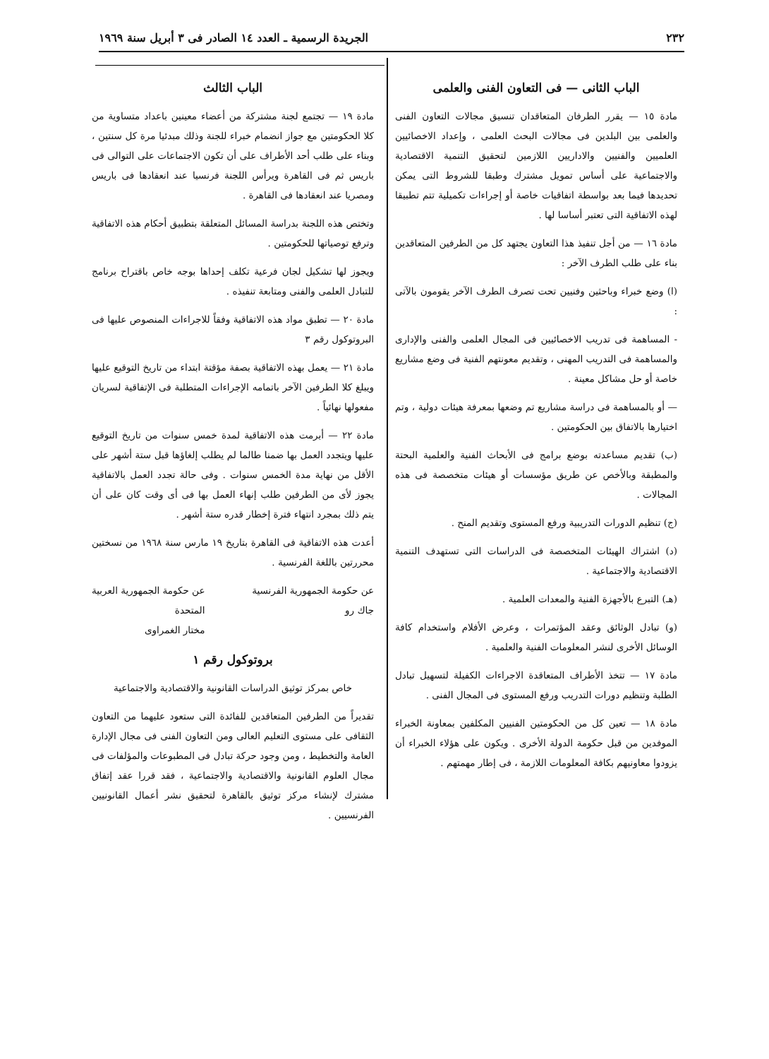٢٣٢ الجريدة الرسمية ـ العدد ١٤ الصادر فى ٣ أبريل سنة ١٩٦٩
الباب الثانى — فى التعاون الفنى والعلمى
مادة ١٥ — يقرر الطرفان المتعاقدان تنسيق مجالات التعاون الفنى والعلمى بين البلدين فى مجالات البحث العلمى ، وإعداد الاخصائيين العلميين والفنيين والاداريين اللازمين لتحقيق التنمية الاقتصادية والاجتماعية على أساس تمويل مشترك وطبقا للشروط التى يمكن تحديدها فيما بعد بواسطة اتفاقيات خاصة أو إجراءات تكميلية تتم تطبيقا لهذه الاتفاقية التى تعتبر أساسا لها .
مادة ١٦ — من أجل تنفيذ هذا التعاون يجتهد كل من الطرفين المتعاقدين بناء على طلب الطرف الآخر :
(ا) وضع خبراء وباحثين وفنيين تحت تصرف الطرف الآخر يقومون بالآتى :
- المساهمة فى تدريب الاخصائيين فى المجال العلمى والفنى والإدارى والمساهمة فى التدريب المهنى ، وتقديم معونتهم الفنية فى وضع مشاريع خاصة أو حل مشاكل معينة .
— أو بالمساهمة فى دراسة مشاريع تم وضعها بمعرفة هيئات دولية ، وتم اختيارها بالاتفاق بين الحكومتين .
(ب) تقديم مساعدته بوضع برامج فى الأبحاث الفنية والعلمية البحتة والمطبقة وبالأخص عن طريق مؤسسات أو هيئات متخصصة فى هذه المجالات .
(ج) تنظيم الدورات التدريبية ورفع المستوى وتقديم المنح .
(د) اشتراك الهيئات المتخصصة فى الدراسات التى تستهدف التنمية الاقتصادية والاجتماعية .
(هـ) التبرع بالأجهزة الفنية والمعدات العلمية .
(و) تبادل الوثائق وعقد المؤتمرات ، وعرض الأفلام واستخدام كافة الوسائل الأخرى لنشر المعلومات الفنية والعلمية .
مادة ١٧ — تتخذ الأطراف المتعاقدة الاجراءات الكفيلة لتسهيل تبادل الطلبة وتنظيم دورات التدريب ورفع المستوى فى المجال الفنى .
مادة ١٨ — تعين كل من الحكومتين الفنيين المكلفين بمعاونة الخبراء الموفدين من قبل حكومة الدولة الأخرى . ويكون على هؤلاء الخبراء أن يزودوا معاونيهم بكافة المعلومات اللازمة ، فى إطار مهمتهم .
الباب الثالث
مادة ١٩ — تجتمع لجنة مشتركة من أعضاء معينين باعداد متساوية من كلا الحكومتين مع جواز انضمام خبراء للجنة وذلك مبدئيا مرة كل سنتين ، وبناء على طلب أحد الأطراف على أن تكون الاجتماعات على التوالى فى باريس ثم فى القاهرة ويرأس اللجنة فرنسيا عند انعقادها فى باريس ومصريا عند انعقادها فى القاهرة .
وتختص هذه اللجنة بدراسة المسائل المتعلقة بتطبيق أحكام هذه الاتفاقية وترفع توصياتها للحكومتين .
ويجوز لها تشكيل لجان فرعية تكلف إحداها بوجه خاص باقتراح برنامج للتبادل العلمى والفنى ومتابعة تنفيذه .
مادة ٢٠ — تطبق مواد هذه الاتفاقية وفقاً للاجراءات المنصوص عليها فى البروتوكول رقم ٣
مادة ٢١ — يعمل بهذه الاتفاقية بصفة مؤقتة ابتداء من تاريخ التوقيع عليها ويبلغ كلا الطرفين الآخر باتمامه الإجراءات المتطلبة فى الإتفاقية لسريان مفعولها نهائياً .
مادة ٢٢ — أبرمت هذه الاتفاقية لمدة خمس سنوات من تاريخ التوقيع عليها ويتجدد العمل بها ضمنا طالما لم يطلب إلغاؤها قبل ستة أشهر على الأقل من نهاية مدة الخمس سنوات . وفى حالة تجدد العمل بالاتفاقية يجوز لأى من الطرفين طلب إنهاء العمل بها فى أى وقت كان على أن يتم ذلك بمجرد انتهاء فترة إخطار قدره ستة أشهر .
أعدت هذه الاتفاقية فى القاهرة بتاريخ ١٩ مارس سنة ١٩٦٨ من نسختين محررتين باللغة الفرنسية .
عن حكومة الجمهورية الفرنسية
جاك رو
عن حكومة الجمهورية العربية
المتحدة
مختار الغمراوى
بروتوكول رقم ١
خاص بمركز توثيق الدراسات القانونية والاقتصادية والاجتماعية
تقديراً من الطرفين المتعاقدين للفائدة التى ستعود عليهما من التعاون الثقافى على مستوى التعليم العالى ومن التعاون الفنى فى مجال الإدارة العامة والتخطيط ، ومن وجود حركة تبادل فى المطبوعات والمؤلفات فى مجال العلوم القانونية والاقتصادية والاجتماعية ، فقد قررا عقد إتفاق مشترك لإنشاء مركز توثيق بالقاهرة لتحقيق نشر أعمال القانونيين الفرنسيين .